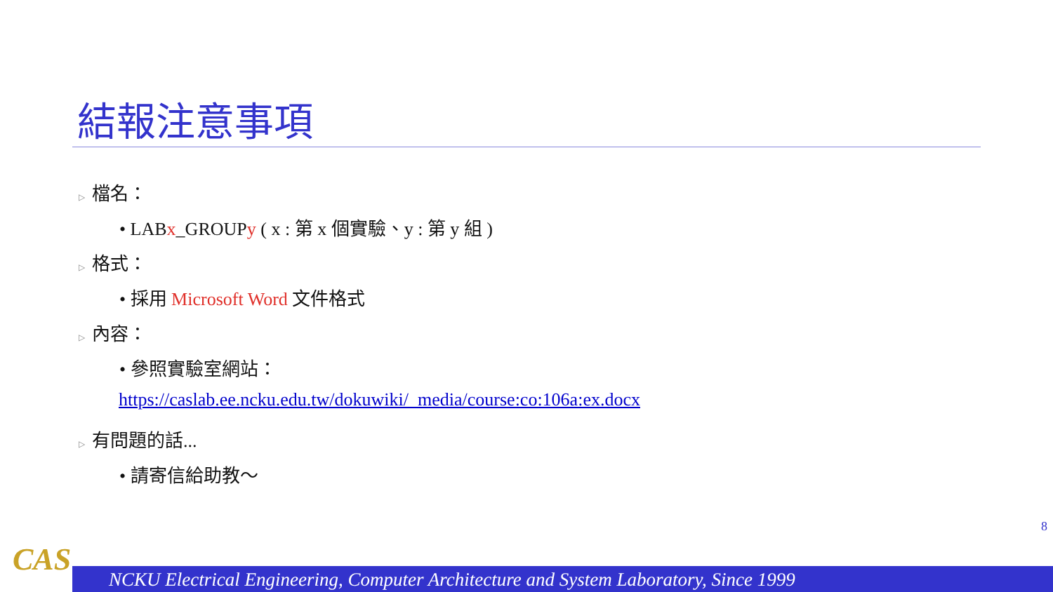結報注意事項
▷ 檔名：
• LABx_GROUPy ( x : 第 x 個實驗、y : 第 y 組 )
▷ 格式：
• 採用 Microsoft Word 文件格式
▷ 內容：
• 參照實驗室網站：
https://caslab.ee.ncku.edu.tw/dokuwiki/_media/course:co:106a:ex.docx
▷ 有問題的話...
• 請寄信給助教～
8
CAS NCKU Electrical Engineering, Computer Architecture and System Laboratory, Since 1999